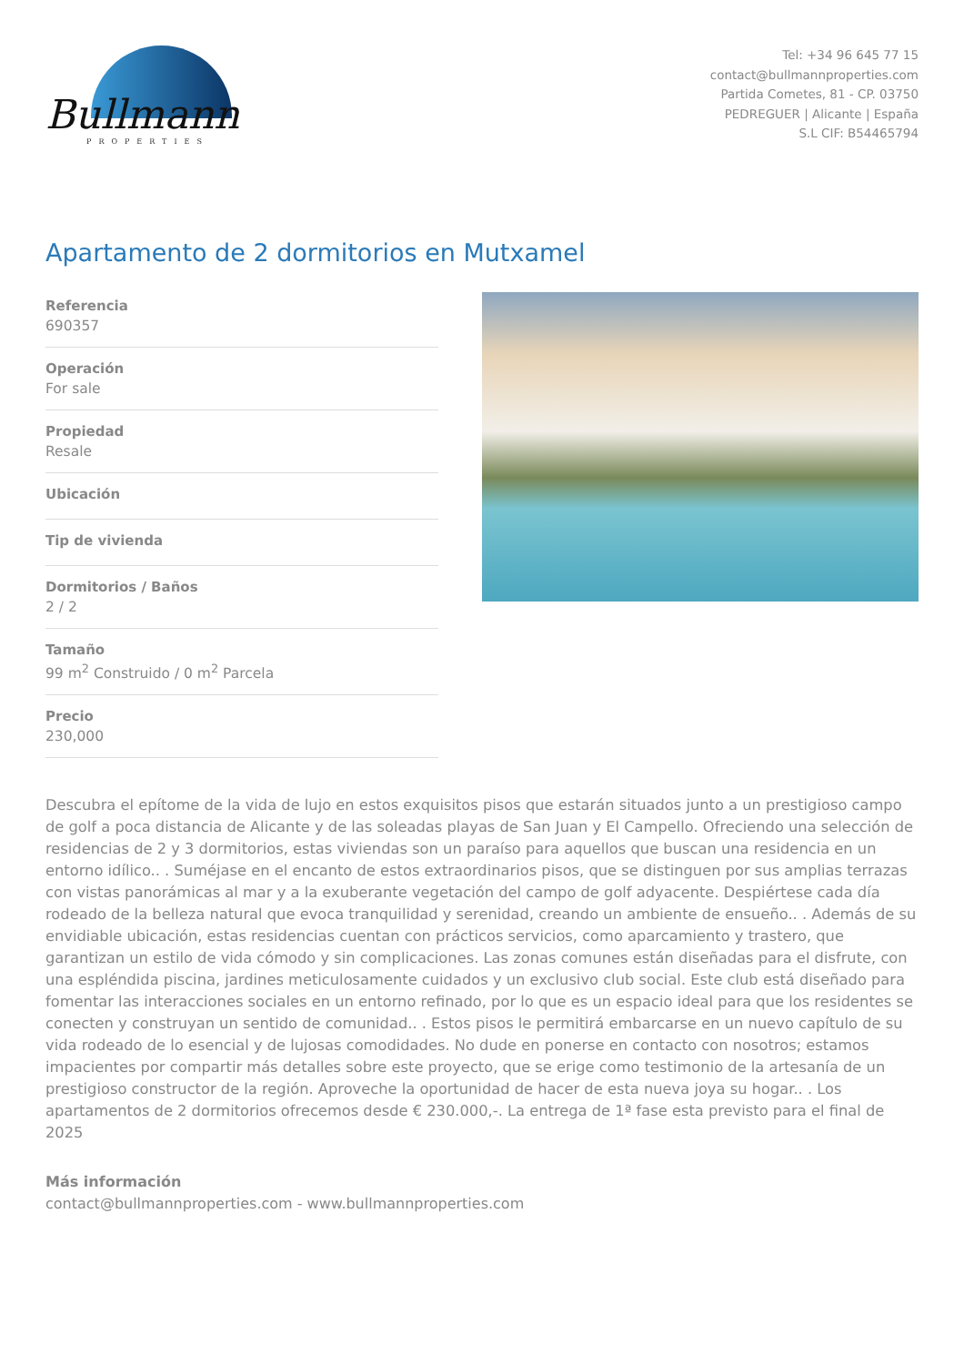Bullmann
PROPERTIES
Tel: +34 96 645 77 15
contact@bullmannproperties.com
Partida Cometes, 81 - CP. 03750
PEDREGUER | Alicante | España
S.L CIF: B54465794
Apartamento de 2 dormitorios en Mutxamel
Referencia
690357
Operación
For sale
Propiedad
Resale
Ubicación
Tip de vivienda
Dormitorios / Baños
2 / 2
Tamaño
99 m<sup>2</sup> Construido / 0 m<sup>2</sup> Parcela
Precio
230,000
Descubra el epítome de la vida de lujo en estos exquisitos pisos que estarán situados junto a un prestigioso campo de golf a poca distancia de Alicante y de las soleadas playas de San Juan y El Campello. Ofreciendo una selección de residencias de 2 y 3 dormitorios, estas viviendas son un paraíso para aquellos que buscan una residencia en un entorno idílico.. . Suméjase en el encanto de estos extraordinarios pisos, que se distinguen por sus amplias terrazas con vistas panorámicas al mar y a la exuberante vegetación del campo de golf adyacente. Despiértese cada día rodeado de la belleza natural que evoca tranquilidad y serenidad, creando un ambiente de ensueño.. . Además de su envidiable ubicación, estas residencias cuentan con prácticos servicios, como aparcamiento y trastero, que garantizan un estilo de vida cómodo y sin complicaciones. Las zonas comunes están diseñadas para el disfrute, con una espléndida piscina, jardines meticulosamente cuidados y un exclusivo club social. Este club está diseñado para fomentar las interacciones sociales en un entorno refinado, por lo que es un espacio ideal para que los residentes se conecten y construyan un sentido de comunidad.. . Estos pisos le permitirá embarcarse en un nuevo capítulo de su vida rodeado de lo esencial y de lujosas comodidades. No dude en ponerse en contacto con nosotros; estamos impacientes por compartir más detalles sobre este proyecto, que se erige como testimonio de la artesanía de un prestigioso constructor de la región. Aproveche la oportunidad de hacer de esta nueva joya su hogar.. . Los apartamentos de 2 dormitorios ofrecemos desde € 230.000,-. La entrega de 1ª fase esta previsto para el final de 2025
Más información
contact@bullmannproperties.com - www.bullmannproperties.com